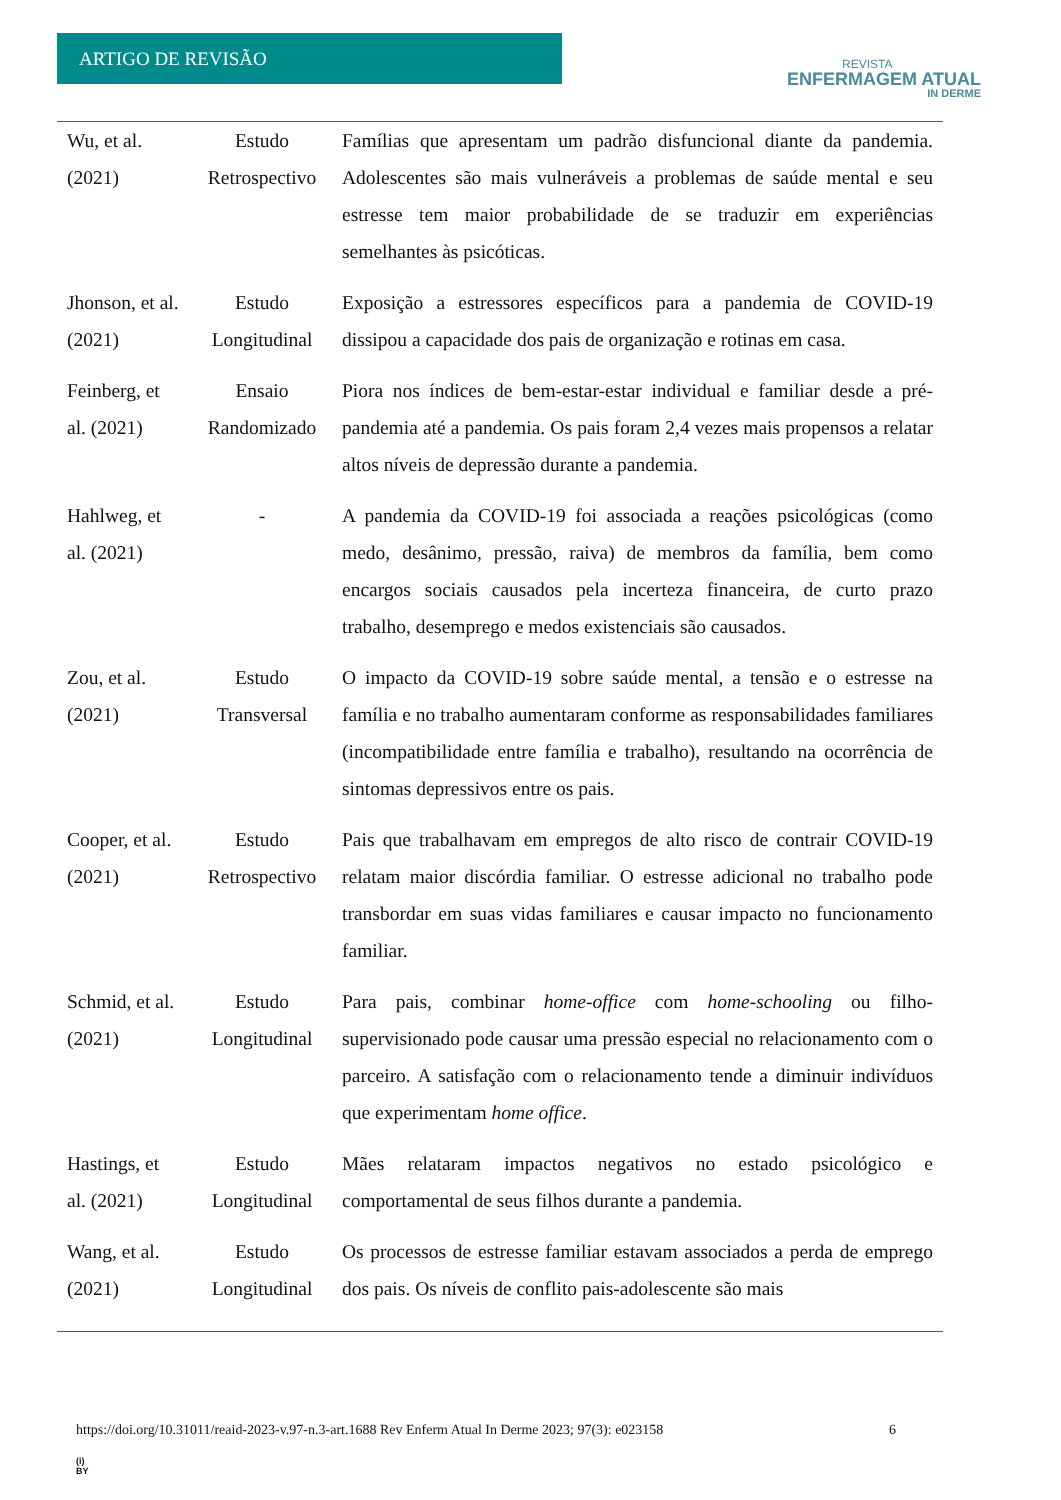ARTIGO DE REVISÃO
REVISTA
ENFERMAGEM ATUAL
IN DERME
| Wu, et al. (2021) | Estudo Retrospectivo | Famílias que apresentam um padrão disfuncional diante da pandemia. Adolescentes são mais vulneráveis a problemas de saúde mental e seu estresse tem maior probabilidade de se traduzir em experiências semelhantes às psicóticas. |
| Jhonson, et al. (2021) | Estudo Longitudinal | Exposição a estressores específicos para a pandemia de COVID-19 dissipou a capacidade dos pais de organização e rotinas em casa. |
| Feinberg, et al. (2021) | Ensaio Randomizado | Piora nos índices de bem-estar-estar individual e familiar desde a pré-pandemia até a pandemia. Os pais foram 2,4 vezes mais propensos a relatar altos níveis de depressão durante a pandemia. |
| Hahlweg, et al. (2021) | - | A pandemia da COVID-19 foi associada a reações psicológicas (como medo, desânimo, pressão, raiva) de membros da família, bem como encargos sociais causados pela incerteza financeira, de curto prazo trabalho, desemprego e medos existenciais são causados. |
| Zou, et al. (2021) | Estudo Transversal | O impacto da COVID-19 sobre saúde mental, a tensão e o estresse na família e no trabalho aumentaram conforme as responsabilidades familiares (incompatibilidade entre família e trabalho), resultando na ocorrência de sintomas depressivos entre os pais. |
| Cooper, et al. (2021) | Estudo Retrospectivo | Pais que trabalhavam em empregos de alto risco de contrair COVID-19 relatam maior discórdia familiar. O estresse adicional no trabalho pode transbordar em suas vidas familiares e causar impacto no funcionamento familiar. |
| Schmid, et al. (2021) | Estudo Longitudinal | Para pais, combinar home-office com home-schooling ou filho-supervisionado pode causar uma pressão especial no relacionamento com o parceiro. A satisfação com o relacionamento tende a diminuir indivíduos que experimentam home office . |
| Hastings, et al. (2021) | Estudo Longitudinal | Mães relataram impactos negativos no estado psicológico e comportamental de seus filhos durante a pandemia. |
| Wang, et al. (2021) | Estudo Longitudinal | Os processos de estresse familiar estavam associados a perda de emprego dos pais. Os níveis de conflito pais-adolescente são mais |
https://doi.org/10.31011/reaid-2023-v.97-n.3-art.1688 Rev Enferm Atual In Derme 2023; 97(3): e023158 6
(i)
BY